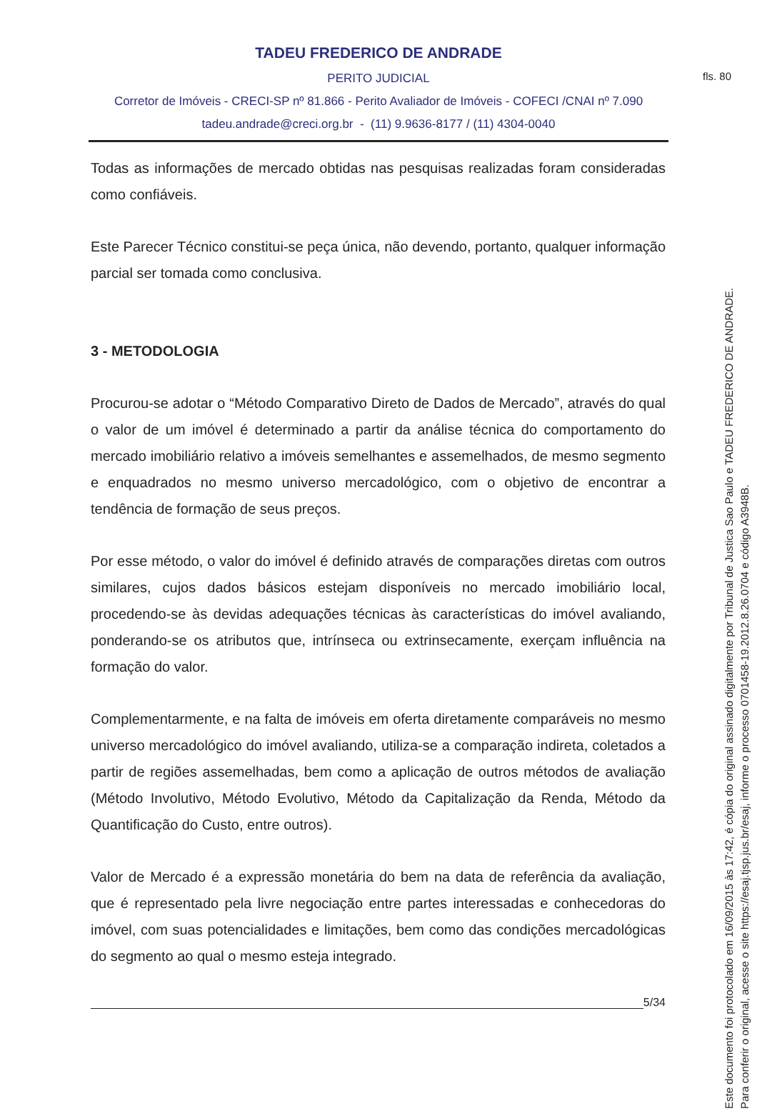fls. 80
TADEU FREDERICO DE ANDRADE
PERITO JUDICIAL
Corretor de Imóveis - CRECI-SP nº 81.866 - Perito Avaliador de Imóveis - COFECI /CNAI nº 7.090
tadeu.andrade@creci.org.br - (11) 9.9636-8177 / (11) 4304-0040
Todas as informações de mercado obtidas nas pesquisas realizadas foram consideradas como confiáveis.
Este Parecer Técnico constitui-se peça única, não devendo, portanto, qualquer informação parcial ser tomada como conclusiva.
3 - METODOLOGIA
Procurou-se adotar o “Método Comparativo Direto de Dados de Mercado”, através do qual o valor de um imóvel é determinado a partir da análise técnica do comportamento do mercado imobiliário relativo a imóveis semelhantes e assemelhados, de mesmo segmento e enquadrados no mesmo universo mercadológico, com o objetivo de encontrar a tendência de formação de seus preços.
Por esse método, o valor do imóvel é definido através de comparações diretas com outros similares, cujos dados básicos estejam disponíveis no mercado imobiliário local, procedendo-se às devidas adequações técnicas às características do imóvel avaliando, ponderando-se os atributos que, intrínseca ou extrinsecamente, exerçam influência na formação do valor.
Complementarmente, e na falta de imóveis em oferta diretamente comparáveis no mesmo universo mercadológico do imóvel avaliando, utiliza-se a comparação indireta, coletados a partir de regiões assemelhadas, bem como a aplicação de outros métodos de avaliação (Método Involutivo, Método Evolutivo, Método da Capitalização da Renda, Método da Quantificação do Custo, entre outros).
Valor de Mercado é a expressão monetária do bem na data de referência da avaliação, que é representado pela livre negociação entre partes interessadas e conhecedoras do imóvel, com suas potencialidades e limitações, bem como das condições mercadológicas do segmento ao qual o mesmo esteja integrado.
5/34
Este documento foi protocolado em 16/09/2015 às 17:42, é cópia do original assinado digitalmente por Tribunal de Justica Sao Paulo e TADEU FREDERICO DE ANDRADE.
Para conferir o original, acesse o site https://esaj.tjsp.jus.br/esaj, informe o processo 0701458-19.2012.8.26.0704 e código A3948B.